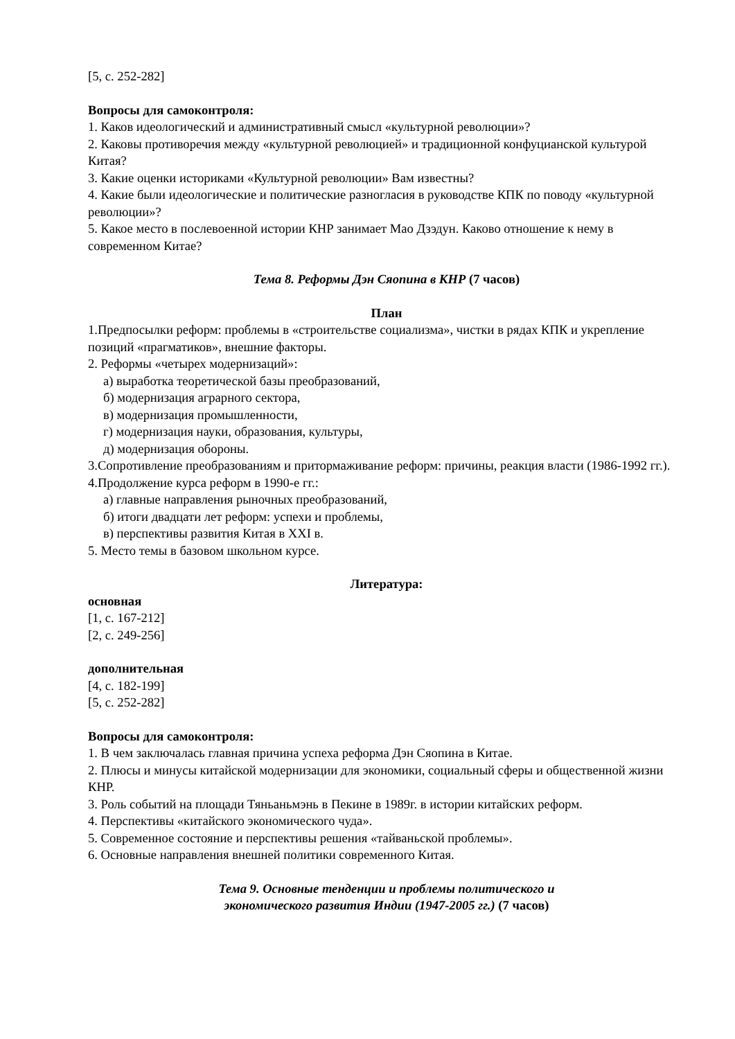[5, с. 252-282]
Вопросы для самоконтроля:
1. Каков идеологический и административный смысл «культурной революции»?
2. Каковы противоречия между «культурной революцией» и традиционной конфуцианской культурой Китая?
3. Какие оценки историками «Культурной революции» Вам известны?
4. Какие были идеологические и политические разногласия в руководстве КПК по поводу «культурной революции»?
5. Какое место в послевоенной истории КНР занимает Мао Дзэдун. Каково отношение к нему в современном Китае?
Тема 8. Реформы Дэн Сяопина в КНР (7 часов)
План
1.Предпосылки реформ: проблемы в «строительстве социализма», чистки в рядах КПК и укрепление позиций «прагматиков», внешние факторы.
2. Реформы «четырех модернизаций»:
а) выработка теоретической базы преобразований,
б) модернизация аграрного сектора,
в) модернизация промышленности,
г) модернизация науки, образования, культуры,
д) модернизация обороны.
3.Сопротивление преобразованиям и притормаживание реформ: причины, реакция власти (1986-1992 гг.).
4.Продолжение курса реформ в 1990-е гг.:
а) главные направления рыночных преобразований,
б) итоги двадцати лет реформ: успехи и проблемы,
в) перспективы развития Китая в XXI в.
5. Место темы в базовом школьном курсе.
Литература:
основная
[1, с. 167-212]
[2, с. 249-256]
дополнительная
[4, с. 182-199]
[5, с. 252-282]
Вопросы для самоконтроля:
1. В чем заключалась главная причина успеха реформа Дэн Сяопина в Китае.
2. Плюсы и минусы китайской модернизации для экономики, социальный сферы и общественной жизни КНР.
3. Роль событий на площади Тяньаньмэнь в Пекине в 1989г. в истории китайских реформ.
4. Перспективы «китайского экономического чуда».
5. Современное состояние и перспективы решения «тайваньской проблемы».
6. Основные направления внешней политики современного Китая.
Тема 9. Основные тенденции и проблемы политического и
экономического развития Индии (1947-2005 гг.) (7 часов)